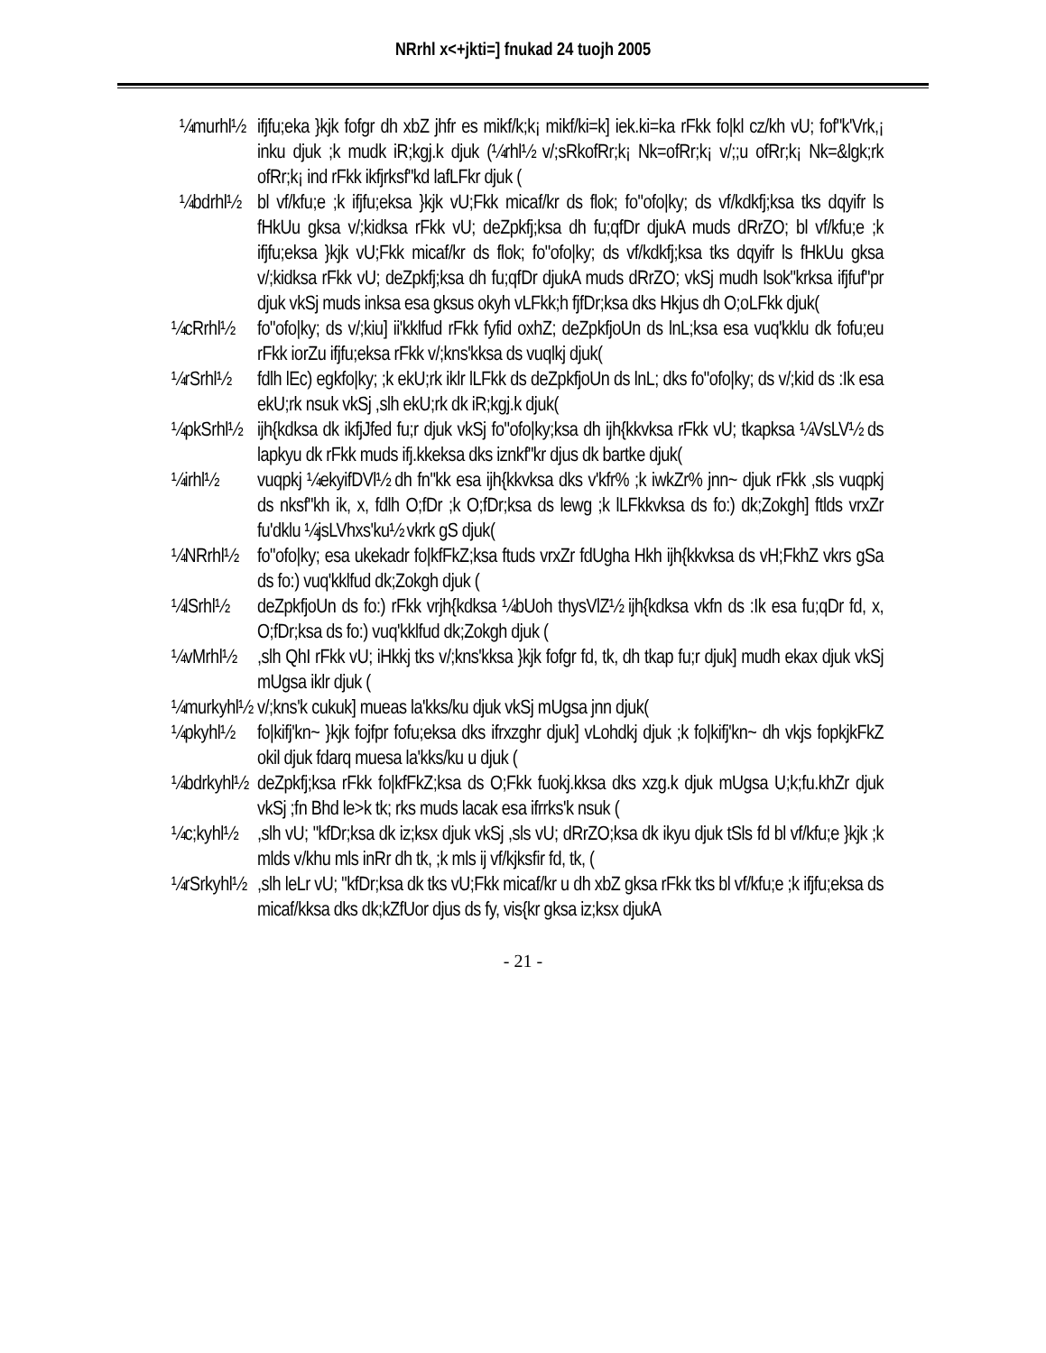NRrhl x<+jkti=] fnukad 24 tuojh 2005
¼murhl½ ifjfu;eka }kjk fofgr dh xbZ jhfr es mikf/k;k¡ mikf/ki=k] iek.ki=ka rFkk fo|kl cz/kh vU; fof"k'Vrk,¡ inku djuk ;k mudk iR;kgj.k djuk (¼rhl½ v/;sRkofRr;k¡ Nk=ofRr;k¡ v/;;u ofRr;k¡ Nk=&lgk;rk ofRr;k¡ ind rFkk ikfjrksf"kd lafLFkr djuk (
¼bdrhl½ bl vf/kfu;e ;k ifjfu;eksa }kjk vU;Fkk micaf/kr ds flok; fo"ofo|ky; ds vf/kdkfj;ksa tks dqyifr ls fHkUu gksa v/;kidksa rFkk vU; deZpkfj;ksa dh fu;qfDr djukA muds dRrZO; bl vf/kfu;e ;k ifjfu;eksa }kjk vU;Fkk micaf/kr ds flok; fo"ofo|ky; ds vf/kdkfj;ksa tks dqyifr ls fHkUu gksa v/;kidksa rFkk vU; deZpkfj;ksa dh fu;qfDr djukA muds dRrZO; vkSj mudh lsok"krksa ifjfuf"pr djuk vkSj muds inksa esa gksus okyh vLFkk;h fjfDr;ksa dks Hkjus dh O;oLFkk djuk(
¼cRrhl½ fo"ofo|ky; ds v/;kiu] ii'kklfud rFkk fyfid oxhZ; deZpkfjoUn ds lnL;ksa esa vuq'kklu dk fofu;eu rFkk iorZu ifjfu;eksa rFkk v/;kns'kksa ds vuqlkj djuk(
¼rSrhl½ fdlh lEc) egkfo|ky; ;k ekU;rk iklr lLFkk ds deZpkfjoUn ds lnL; dks fo"ofo|ky; ds v/;kid ds :Ik esa ekU;rk nsuk vkSj ,slh ekU;rk dk iR;kgj.k djuk(
¼pkSrhl½
ijh{kdksa dk ikfjJfed fu;r djuk vkSj fo"ofo|ky;ksa dh ijh{kkvksa rFkk vU; tkapksa ¼VsLV½ ds lapkyu dk rFkk muds ifj.kkeksa dks iznkf"kr djus dk bartke djuk(
¼irhl½ vuqpkj ¼ekyifDVl½ dh fn"kk esa ijh{kkvksa dks v'kfr% ;k iwkZr% jnn~ djuk rFkk ,sls vuqpkj ds nksf"kh ik, x, fdlh O;fDr ;k O;fDr;ksa ds lewg ;k lLFkkvksa ds fo:) dk;Zokgh] ftlds vrxZr fu'dklu ¼jsLVhxs'ku½ vkrk gS djuk(
¼NRrhl½ fo"ofo|ky; esa ukekadr fo|kfFkZ;ksa ftuds vrxZr fdUgha Hkh ijh{kkvksa ds vH;FkhZ vkrs gSa ds fo:) vuq'kklfud dk;Zokgh djuk (
¼lSrhl½ deZpkfjoUn ds fo:) rFkk vrjh{kdksa ¼bUoh thysVlZ½ ijh{kdksa vkfn ds :Ik esa fu;qDr fd, x, O;fDr;ksa ds fo:) vuq'kklfud dk;Zokgh djuk (
¼vMrhl½ ,slh QhI rFkk vU; iHkkj tks v/;kns'kksa }kjk fofgr fd, tk, dh tkap fu;r djuk] mudh ekax djuk vkSj mUgsa iklr djuk (
¼murkyhl½
v/;kns'k cukuk] mueas la'kks/ku djuk vkSj mUgsa jnn djuk(
¼pkyhl½ fo|kifj'kn~ }kjk fojfpr fofu;eksa dks ifrxzghr djuk] vLohdkj djuk ;k fo|kifj'kn~ dh vkjs fopkjkFkZ okil djuk fdarq muesa la'kks/ku u djuk (
¼bdrkyhl½
deZpkfj;ksa rFkk fo|kfFkZ;ksa ds O;Fkk fuokj.kksa dks xzg.k djuk mUgsa U;k;fu.khZr djuk vkSj ;fn Bhd le>k tk; rks muds lacak esa ifrrks'k nsuk (
¼c;kyhl½
,slh vU; "kfDr;ksa dk iz;ksx djuk vkSj ,sls vU; dRrZO;ksa dk ikyu djuk tSls fd bl vf/kfu;e }kjk ;k mlds v/khu mls inRr dh tk, ;k mls ij vf/kjksfir fd, tk, (
¼rSrkyhl½
,slh leLr vU; "kfDr;ksa dk tks vU;Fkk micaf/kr u dh xbZ gksa rFkk tks bl vf/kfu;e ;k ifjfu;eksa ds micaf/kksa dks dk;kZfUor djus ds fy, vis{kr gksa iz;ksx djukA
- 21 -